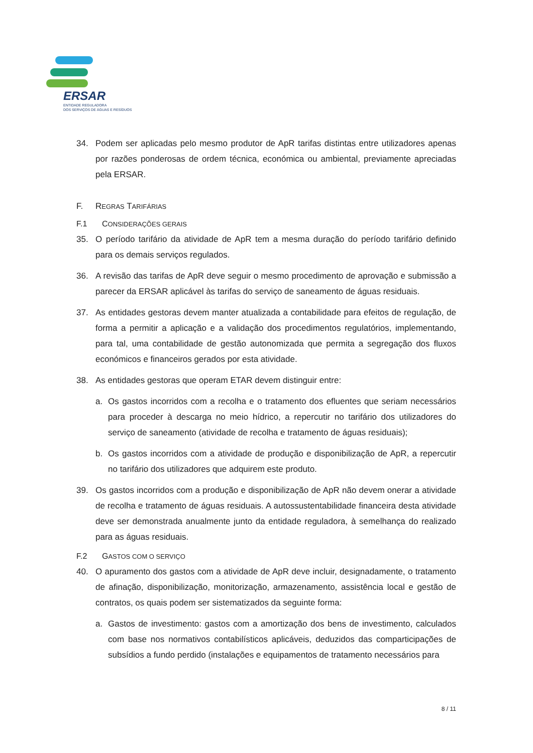ERSAR
ENTIDADE REGULADORA
DOS SERVIÇOS DE ÁGUAS E RESÍDUOS
34. Podem ser aplicadas pelo mesmo produtor de ApR tarifas distintas entre utilizadores apenas por razões ponderosas de ordem técnica, económica ou ambiental, previamente apreciadas pela ERSAR.
F. REGRAS TARIFÁRIAS
F.1 CONSIDERAÇÕES GERAIS
35. O período tarifário da atividade de ApR tem a mesma duração do período tarifário definido para os demais serviços regulados.
36. A revisão das tarifas de ApR deve seguir o mesmo procedimento de aprovação e submissão a parecer da ERSAR aplicável às tarifas do serviço de saneamento de águas residuais.
37. As entidades gestoras devem manter atualizada a contabilidade para efeitos de regulação, de forma a permitir a aplicação e a validação dos procedimentos regulatórios, implementando, para tal, uma contabilidade de gestão autonomizada que permita a segregação dos fluxos económicos e financeiros gerados por esta atividade.
38. As entidades gestoras que operam ETAR devem distinguir entre:
a. Os gastos incorridos com a recolha e o tratamento dos efluentes que seriam necessários para proceder à descarga no meio hídrico, a repercutir no tarifário dos utilizadores do serviço de saneamento (atividade de recolha e tratamento de águas residuais);
b. Os gastos incorridos com a atividade de produção e disponibilização de ApR, a repercutir no tarifário dos utilizadores que adquirem este produto.
39. Os gastos incorridos com a produção e disponibilização de ApR não devem onerar a atividade de recolha e tratamento de águas residuais. A autossustentabilidade financeira desta atividade deve ser demonstrada anualmente junto da entidade reguladora, à semelhança do realizado para as águas residuais.
F.2 GASTOS COM O SERVIÇO
40. O apuramento dos gastos com a atividade de ApR deve incluir, designadamente, o tratamento de afinação, disponibilização, monitorização, armazenamento, assistência local e gestão de contratos, os quais podem ser sistematizados da seguinte forma:
a. Gastos de investimento: gastos com a amortização dos bens de investimento, calculados com base nos normativos contabilísticos aplicáveis, deduzidos das comparticipações de subsídios a fundo perdido (instalações e equipamentos de tratamento necessários para
8 / 11